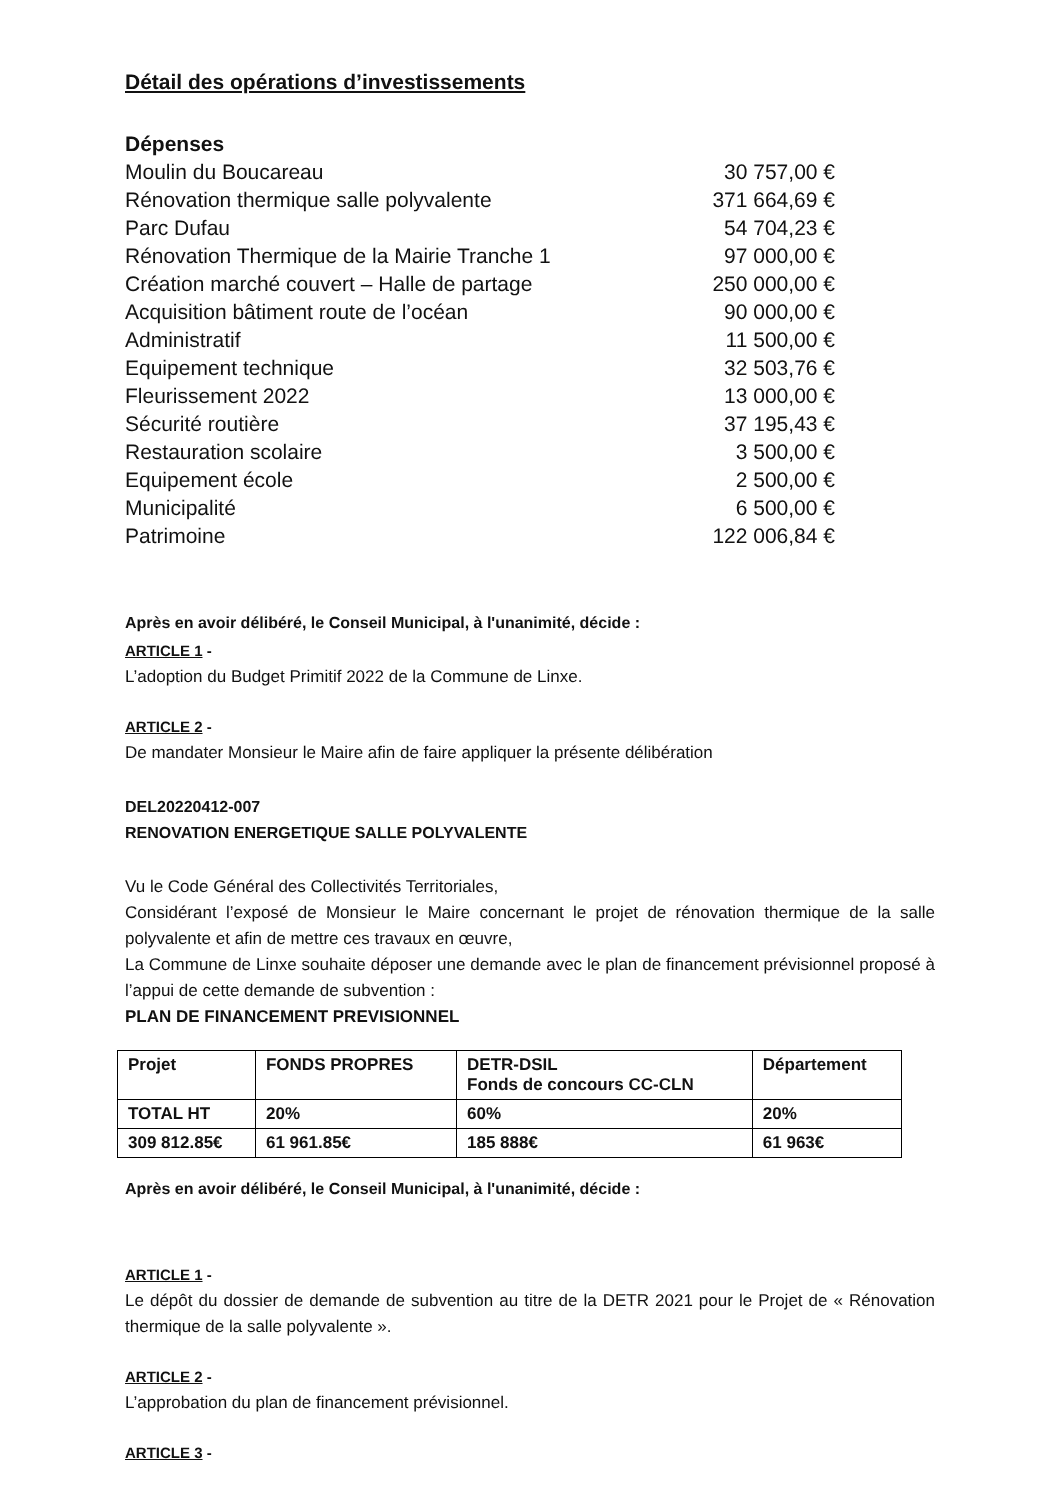Détail des opérations d’investissements
Dépenses
| Moulin du Boucareau | 30 757,00 € |
| Rénovation thermique salle polyvalente | 371 664,69 € |
| Parc Dufau | 54 704,23 € |
| Rénovation Thermique de la Mairie Tranche 1 | 97 000,00 € |
| Création marché couvert – Halle de partage | 250 000,00 € |
| Acquisition bâtiment route de l’océan | 90 000,00 € |
| Administratif | 11 500,00 € |
| Equipement technique | 32 503,76 € |
| Fleurissement 2022 | 13 000,00 € |
| Sécurité routière | 37 195,43 € |
| Restauration scolaire | 3 500,00 € |
| Equipement école | 2 500,00 € |
| Municipalité | 6 500,00 € |
| Patrimoine | 122 006,84 € |
Après en avoir délibéré, le Conseil Municipal, à l'unanimité, décide :
ARTICLE 1 -
L’adoption du Budget Primitif 2022 de la Commune de Linxe.
ARTICLE 2 -
De mandater Monsieur le Maire afin de faire appliquer la présente délibération
DEL20220412-007
RENOVATION ENERGETIQUE SALLE POLYVALENTE
Vu le Code Général des Collectivités Territoriales,
Considérant l’exposé de Monsieur le Maire concernant le projet de rénovation thermique de la salle polyvalente et afin de mettre ces travaux en œuvre,
La Commune de Linxe souhaite déposer une demande avec le plan de financement prévisionnel proposé à l’appui de cette demande de subvention :
PLAN DE FINANCEMENT PREVISIONNEL
| Projet | FONDS PROPRES | DETR-DSIL Fonds de concours CC-CLN | Département |
| --- | --- | --- | --- |
| TOTAL HT | 20% | 60% | 20% |
| 309 812.85€ | 61 961.85€ | 185 888€ | 61 963€ |
Après en avoir délibéré, le Conseil Municipal, à l'unanimité, décide :
ARTICLE 1 -
Le dépôt du dossier de demande de subvention au titre de la DETR 2021 pour le Projet de « Rénovation thermique de la salle polyvalente ».
ARTICLE 2 -
L’approbation du plan de financement prévisionnel.
ARTICLE 3 -